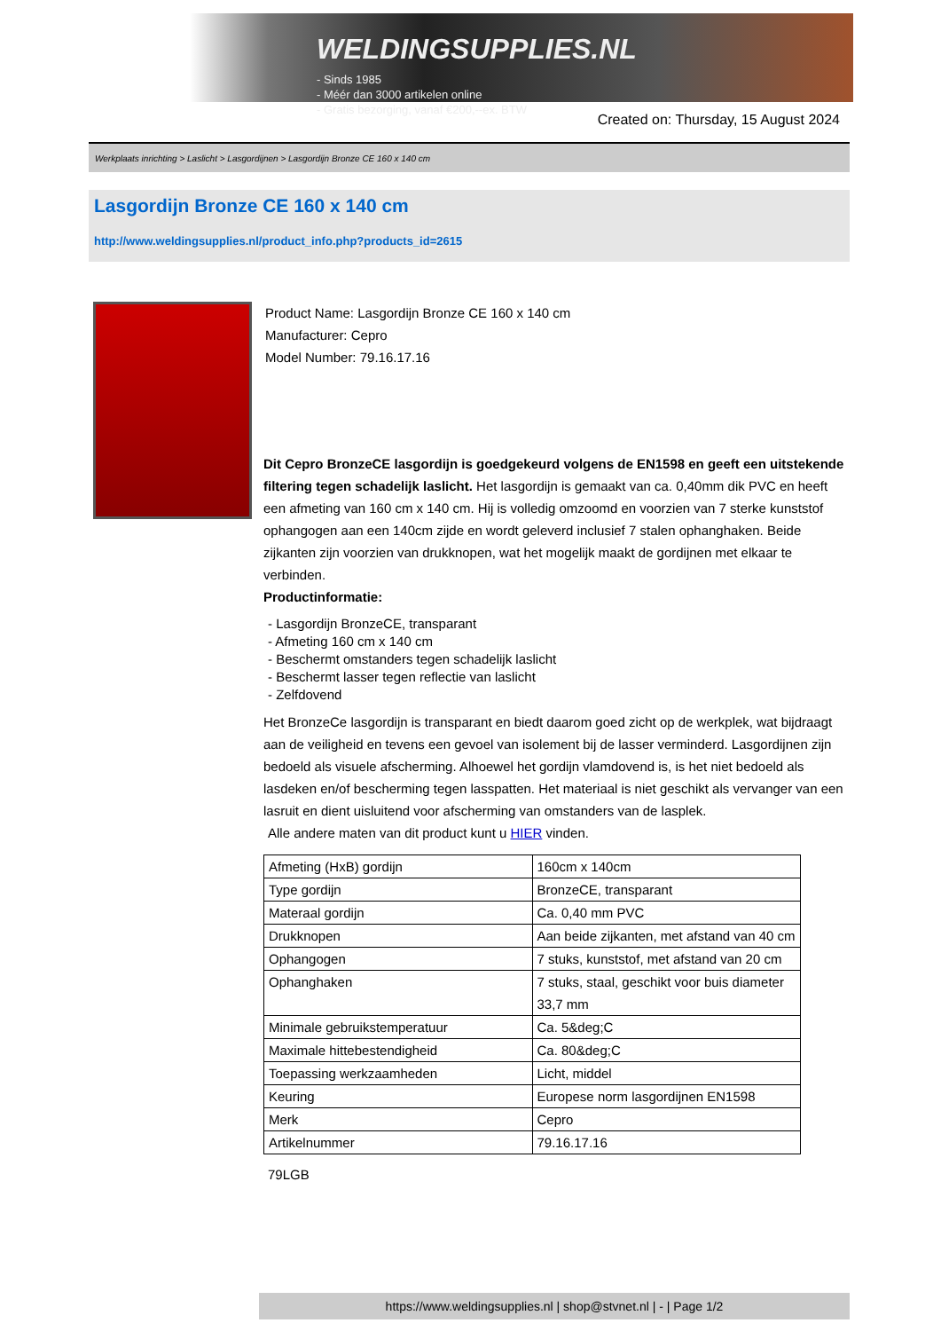WELDINGSUPPLIES.NL
- Sinds 1985
- Méér dan 3000 artikelen online
- Gratis bezorging, vanaf €200,--ex. BTW
Created on: Thursday, 15 August 2024
Werkplaats inrichting > Laslicht > Lasgordijnen > Lasgordijn Bronze CE 160 x 140 cm
Lasgordijn Bronze CE 160 x 140 cm
http://www.weldingsupplies.nl/product_info.php?products_id=2615
Product Name: Lasgordijn Bronze CE 160 x 140 cm
Manufacturer: Cepro
Model Number: 79.16.17.16
Dit Cepro BronzeCE lasgordijn is goedgekeurd volgens de EN1598 en geeft een uitstekende filtering tegen schadelijk laslicht. Het lasgordijn is gemaakt van ca. 0,40mm dik PVC en heeft een afmeting van 160 cm x 140 cm. Hij is volledig omzoomd en voorzien van 7 sterke kunststof ophangogen aan een 140cm zijde en wordt geleverd inclusief 7 stalen ophanghaken. Beide zijkanten zijn voorzien van drukknopen, wat het mogelijk maakt de gordijnen met elkaar te verbinden.
Productinformatie:
- Lasgordijn BronzeCE, transparant
- Afmeting 160 cm x 140 cm
- Beschermt omstanders tegen schadelijk laslicht
- Beschermt lasser tegen reflectie van laslicht
- Zelfdovend
Het BronzeCe lasgordijn is transparant en biedt daarom goed zicht op de werkplek, wat bijdraagt aan de veiligheid en tevens een gevoel van isolement bij de lasser verminderd. Lasgordijnen zijn bedoeld als visuele afscherming. Alhoewel het gordijn vlamdovend is, is het niet bedoeld als lasdeken en/of bescherming tegen lasspatten. Het materiaal is niet geschikt als vervanger van een lasruit en dient uisluitend voor afscherming van omstanders van de lasplek.
Alle andere maten van dit product kunt u HIER vinden.
| Afmeting (HxB) gordijn | 160cm x 140cm |
| Type gordijn | BronzeCE, transparant |
| Materaal gordijn | Ca. 0,40 mm PVC |
| Drukknopen | Aan beide zijkanten, met afstand van 40 cm |
| Ophangogen | 7 stuks, kunststof, met afstand van 20 cm |
| Ophanghaken | 7 stuks, staal, geschikt voor buis diameter 33,7 mm |
| Minimale gebruikstemperatuur | Ca. 5&deg;C |
| Maximale hittebestendigheid | Ca. 80&deg;C |
| Toepassing werkzaamheden | Licht, middel |
| Keuring | Europese norm lasgordijnen EN1598 |
| Merk | Cepro |
| Artikelnummer | 79.16.17.16 |
79LGB
https://www.weldingsupplies.nl | shop@stvnet.nl | - | Page 1/2